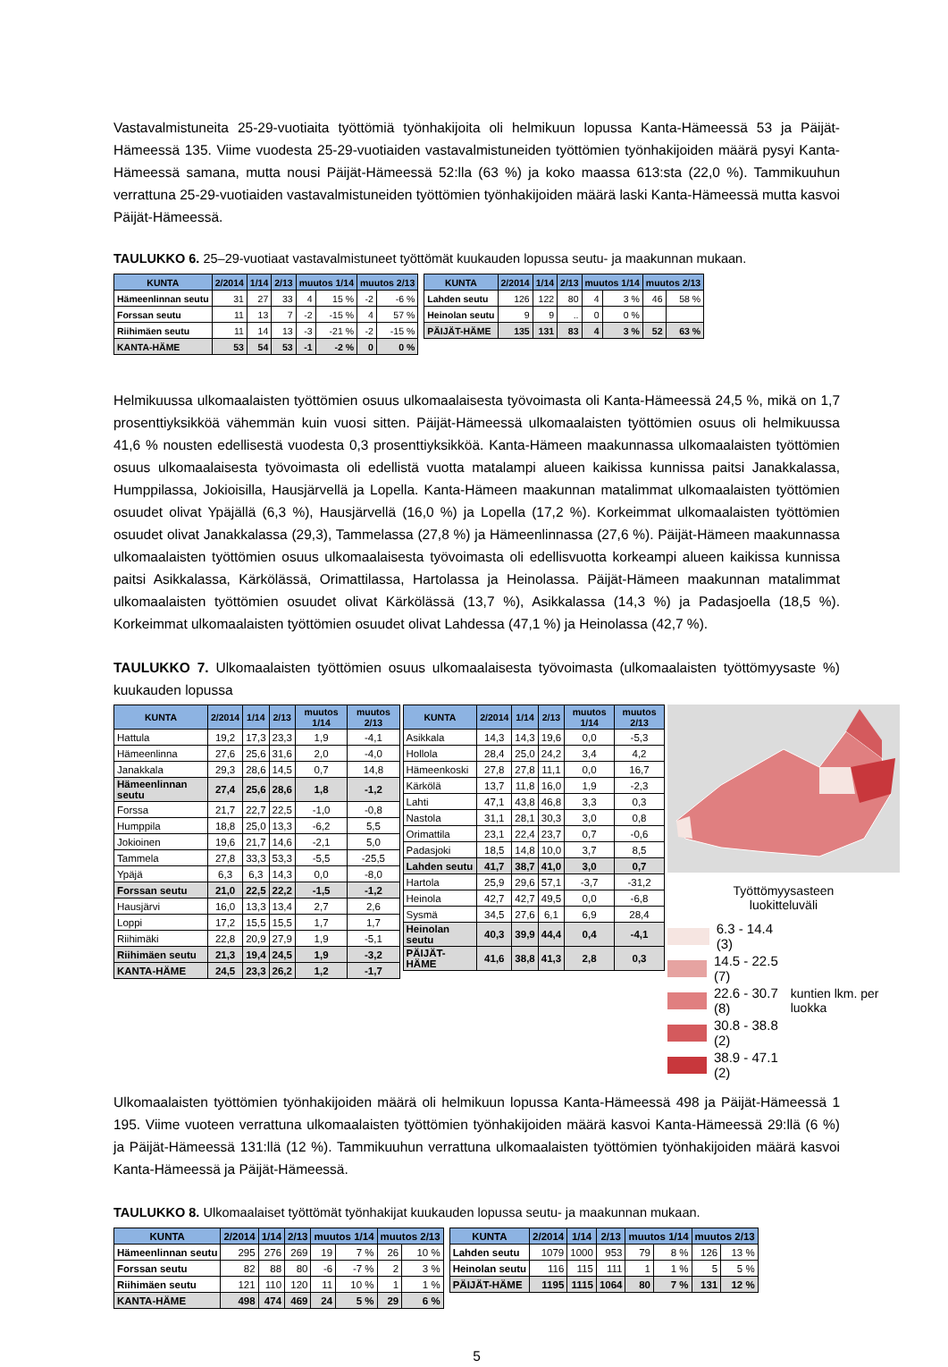Vastavalmistuneita 25-29-vuotiaita työttömiä työnhakijoita oli helmikuun lopussa Kanta-Hämeessä 53 ja Päijät-Hämeessä 135. Viime vuodesta 25-29-vuotiaiden vastavalmistuneiden työttömien työnhakijoiden määrä pysyi Kanta-Hämeessä samana, mutta nousi Päijät-Hämeessä 52:lla (63 %) ja koko maassa 613:sta (22,0 %). Tammikuuhun verrattuna 25-29-vuotiaiden vastavalmistuneiden työttömien työnhakijoiden määrä laski Kanta-Hämeessä mutta kasvoi Päijät-Hämeessä.
TAULUKKO 6. 25–29-vuotiaat vastavalmistuneet työttömät kuukauden lopussa seutu- ja maakunnan mukaan.
| KUNTA | 2/2014 | 1/14 | 2/13 | muutos 1/14 | | muutos 2/13 | |
| --- | --- | --- | --- | --- | --- | --- | --- |
| Hämeenlinnan seutu | 31 | 27 | 33 | 4 | 15 % | -2 | -6 % |
| Forssan seutu | 11 | 13 | 7 | -2 | -15 % | 4 | 57 % |
| Riihimäen seutu | 11 | 14 | 13 | -3 | -21 % | -2 | -15 % |
| KANTA-HÄME | 53 | 54 | 53 | -1 | -2 % | 0 | 0 % |
| KUNTA | 2/2014 | 1/14 | 2/13 | muutos 1/14 | | muutos 2/13 | |
| --- | --- | --- | --- | --- | --- | --- | --- |
| Lahden seutu | 126 | 122 | 80 | 4 | 3 % | 46 | 58 % |
| Heinolan seutu | 9 | 9 | .. | 0 | 0 % | | |
| PÄIJÄT-HÄME | 135 | 131 | 83 | 4 | 3 % | 52 | 63 % |
Helmikuussa ulkomaalaisten työttömien osuus ulkomaalaisesta työvoimasta oli Kanta-Hämeessä 24,5 %, mikä on 1,7 prosenttiyksikköä vähemmän kuin vuosi sitten. Päijät-Hämeessä ulkomaalaisten työttömien osuus oli helmikuussa 41,6 % nousten edellisestä vuodesta 0,3 prosenttiyksikköä. Kanta-Hämeen maakunnassa ulkomaalaisten työttömien osuus ulkomaalaisesta työvoimasta oli edellistä vuotta matalampi alueen kaikissa kunnissa paitsi Janakkalassa, Humppilassa, Jokioisilla, Hausjärvellä ja Lopella. Kanta-Hämeen maakunnan matalimmat ulkomaalaisten työttömien osuudet olivat Ypäjällä (6,3 %), Hausjärvellä (16,0 %) ja Lopella (17,2 %). Korkeimmat ulkomaalaisten työttömien osuudet olivat Janakkalassa (29,3), Tammelassa (27,8 %) ja Hämeenlinnassa (27,6 %). Päijät-Hämeen maakunnassa ulkomaalaisten työttömien osuus ulkomaalaisesta työvoimasta oli edellisvuotta korkeampi alueen kaikissa kunnissa paitsi Asikkalassa, Kärkölässä, Orimattilassa, Hartolassa ja Heinolassa. Päijät-Hämeen maakunnan matalimmat ulkomaalaisten työttömien osuudet olivat Kärkölässä (13,7 %), Asikkalassa (14,3 %) ja Padasjoella (18,5 %). Korkeimmat ulkomaalaisten työttömien osuudet olivat Lahdessa (47,1 %) ja Heinolassa (42,7 %).
TAULUKKO 7. Ulkomaalaisten työttömien osuus ulkomaalaisesta työvoimasta (ulkomaalaisten työttömyysaste %) kuukauden lopussa
| KUNTA | 2/2014 | 1/14 | 2/13 | muutos 1/14 | muutos 2/13 |
| --- | --- | --- | --- | --- | --- |
| Hattula | 19,2 | 17,3 | 23,3 | 1,9 | -4,1 |
| Hämeenlinna | 27,6 | 25,6 | 31,6 | 2,0 | -4,0 |
| Janakkala | 29,3 | 28,6 | 14,5 | 0,7 | 14,8 |
| Hämeenlinnan seutu | 27,4 | 25,6 | 28,6 | 1,8 | -1,2 |
| Forssa | 21,7 | 22,7 | 22,5 | -1,0 | -0,8 |
| Humppila | 18,8 | 25,0 | 13,3 | -6,2 | 5,5 |
| Jokioinen | 19,6 | 21,7 | 14,6 | -2,1 | 5,0 |
| Tammela | 27,8 | 33,3 | 53,3 | -5,5 | -25,5 |
| Ypäjä | 6,3 | 6,3 | 14,3 | 0,0 | -8,0 |
| Forssan seutu | 21,0 | 22,5 | 22,2 | -1,5 | -1,2 |
| Hausjärvi | 16,0 | 13,3 | 13,4 | 2,7 | 2,6 |
| Loppi | 17,2 | 15,5 | 15,5 | 1,7 | 1,7 |
| Riihimäki | 22,8 | 20,9 | 27,9 | 1,9 | -5,1 |
| Riihimäen seutu | 21,3 | 19,4 | 24,5 | 1,9 | -3,2 |
| KANTA-HÄME | 24,5 | 23,3 | 26,2 | 1,2 | -1,7 |
| KUNTA | 2/2014 | 1/14 | 2/13 | muutos 1/14 | muutos 2/13 |
| --- | --- | --- | --- | --- | --- |
| Asikkala | 14,3 | 14,3 | 19,6 | 0,0 | -5,3 |
| Hollola | 28,4 | 25,0 | 24,2 | 3,4 | 4,2 |
| Hämeenkoski | 27,8 | 27,8 | 11,1 | 0,0 | 16,7 |
| Kärkölä | 13,7 | 11,8 | 16,0 | 1,9 | -2,3 |
| Lahti | 47,1 | 43,8 | 46,8 | 3,3 | 0,3 |
| Nastola | 31,1 | 28,1 | 30,3 | 3,0 | 0,8 |
| Orimattila | 23,1 | 22,4 | 23,7 | 0,7 | -0,6 |
| Padasjoki | 18,5 | 14,8 | 10,0 | 3,7 | 8,5 |
| Lahden seutu | 41,7 | 38,7 | 41,0 | 3,0 | 0,7 |
| Hartola | 25,9 | 29,6 | 57,1 | -3,7 | -31,2 |
| Heinola | 42,7 | 42,7 | 49,5 | 0,0 | -6,8 |
| Sysmä | 34,5 | 27,6 | 6,1 | 6,9 | 28,4 |
| Heinolan seutu | 40,3 | 39,9 | 44,4 | 0,4 | -4,1 |
| PÄIJÄT-HÄME | 41,6 | 38,8 | 41,3 | 2,8 | 0,3 |
Työttömyysasteen
luokitteluväli
6.3 - 14.4 (3)
14.5 - 22.5 (7)
22.6 - 30.7 (8)
30.8 - 38.8 (2)
38.9 - 47.1 (2)
kuntien lkm. per luokka
Ulkomaalaisten työttömien työnhakijoiden määrä oli helmikuun lopussa Kanta-Hämeessä 498 ja Päijät-Hämeessä 1 195. Viime vuoteen verrattuna ulkomaalaisten työttömien työnhakijoiden määrä kasvoi Kanta-Hämeessä 29:llä (6 %) ja Päijät-Hämeessä 131:llä (12 %). Tammikuuhun verrattuna ulkomaalaisten työttömien työnhakijoiden määrä kasvoi Kanta-Hämeessä ja Päijät-Hämeessä.
TAULUKKO 8. Ulkomaalaiset työttömät työnhakijat kuukauden lopussa seutu- ja maakunnan mukaan.
| KUNTA | 2/2014 | 1/14 | 2/13 | muutos 1/14 | | muutos 2/13 | |
| --- | --- | --- | --- | --- | --- | --- | --- |
| Hämeenlinnan seutu | 295 | 276 | 269 | 19 | 7 % | 26 | 10 % |
| Forssan seutu | 82 | 88 | 80 | -6 | -7 % | 2 | 3 % |
| Riihimäen seutu | 121 | 110 | 120 | 11 | 10 % | 1 | 1 % |
| KANTA-HÄME | 498 | 474 | 469 | 24 | 5 % | 29 | 6 % |
| KUNTA | 2/2014 | 1/14 | 2/13 | muutos 1/14 | | muutos 2/13 | |
| --- | --- | --- | --- | --- | --- | --- | --- |
| Lahden seutu | 1079 | 1000 | 953 | 79 | 8 % | 126 | 13 % |
| Heinolan seutu | 116 | 115 | 111 | 1 | 1 % | 5 | 5 % |
| PÄIJÄT-HÄME | 1195 | 1115 | 1064 | 80 | 7 % | 131 | 12 % |
5